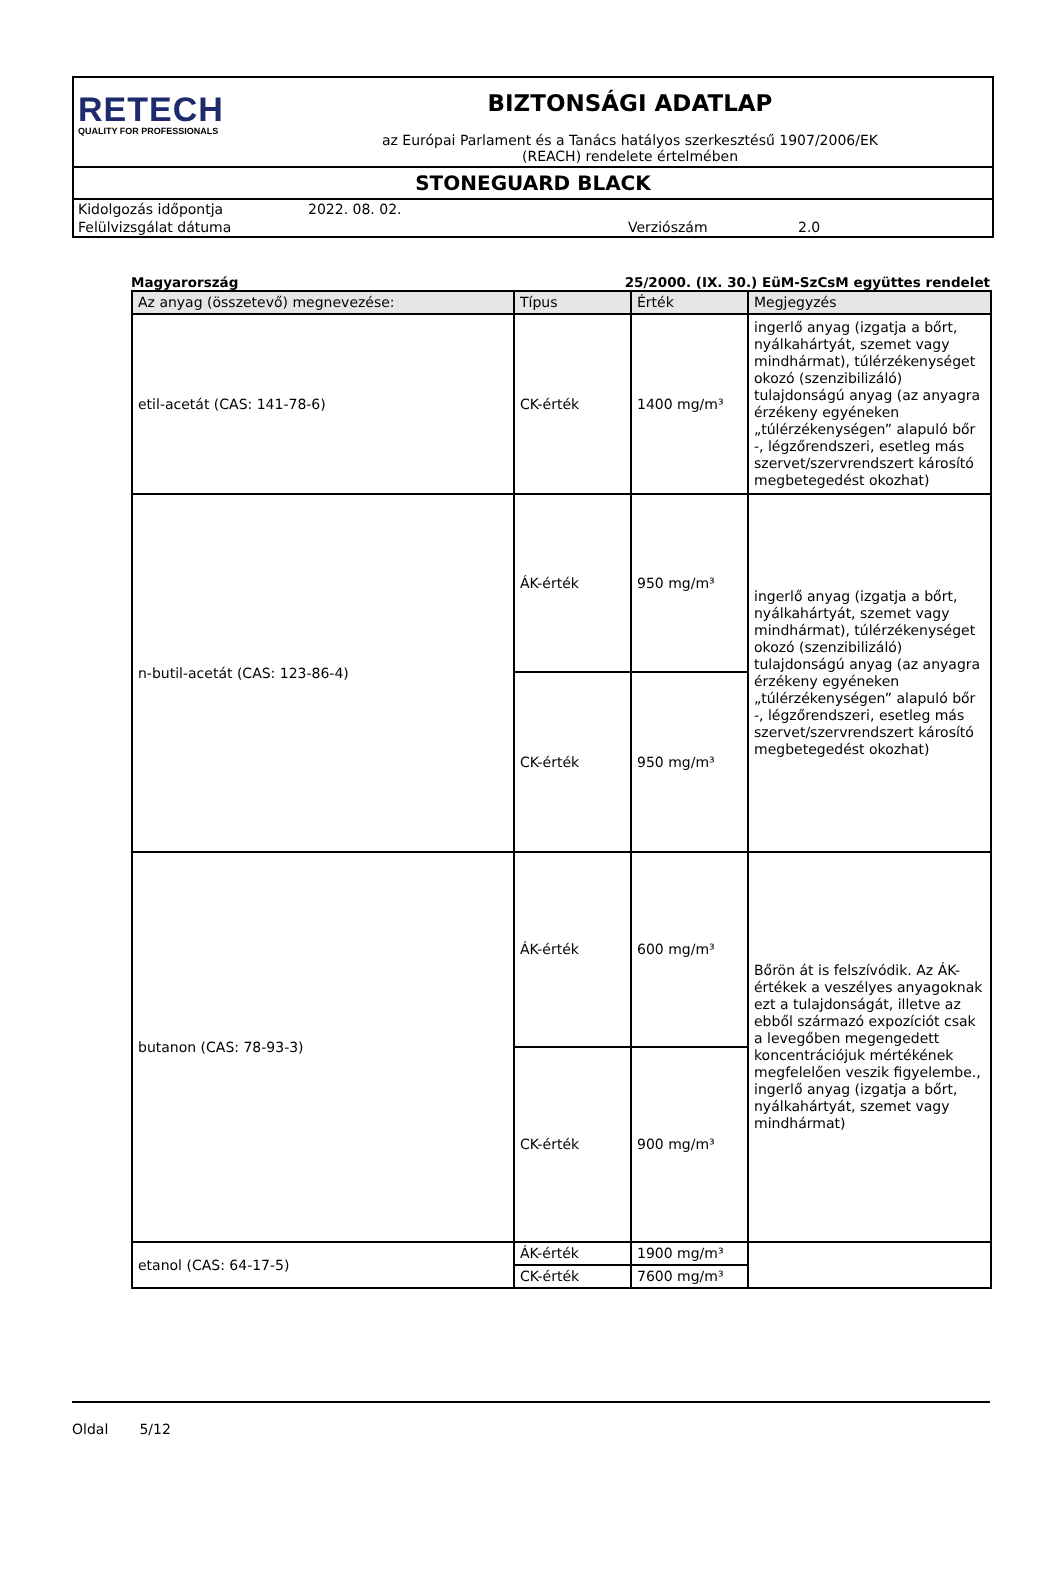RETECH
QUALITY FOR PROFESSIONALS
BIZTONSÁGI ADATLAP
az Európai Parlament és a Tanács hatályos szerkesztésű 1907/2006/EK
(REACH) rendelete értelmében
STONEGUARD BLACK
Kidolgozás időpontja 2022. 08. 02.
Felülvizsgálat dátuma Verziószám 2.0
Magyarország 25/2000. (IX. 30.) EüM-SzCsM együttes rendelet
| Az anyag (összetevő) megnevezése: | Típus | Érték | Megjegyzés |
| --- | --- | --- | --- |
| etil-acetát (CAS: 141-78-6) | CK-érték | 1400 mg/m³ | ingerlő anyag (izgatja a bőrt, nyálkahártyát, szemet vagy mindhármat), túlérzékenységet okozó (szenzibilizáló) tulajdonságú anyag (az anyagra érzékeny egyéneken „túlérzékenységen” alapuló bőr -, légzőrendszeri, esetleg más szervet/szervrendszert károsító megbetegedést okozhat) |
| n-butil-acetát (CAS: 123-86-4) | ÁK-érték | 950 mg/m³ | ingerlő anyag (izgatja a bőrt, nyálkahártyát, szemet vagy mindhármat), túlérzékenységet okozó (szenzibilizáló) tulajdonságú anyag (az anyagra érzékeny egyéneken „túlérzékenységen” alapuló bőr -, légzőrendszeri, esetleg más szervet/szervrendszert károsító megbetegedést okozhat) |
| | CK-érték | 950 mg/m³ | |
| butanon (CAS: 78-93-3) | ÁK-érték | 600 mg/m³ | Bőrön át is felszívódik. Az ÁK-értékek a veszélyes anyagoknak ezt a tulajdonságát, illetve az ebből származó expozíciót csak a levegőben megengedett koncentrációjuk mértékének megfelelően veszik figyelembe., ingerlő anyag (izgatja a bőrt, nyálkahártyát, szemet vagy mindhármat) |
| | CK-érték | 900 mg/m³ | |
| etanol (CAS: 64-17-5) | ÁK-érték | 1900 mg/m³ | |
| | CK-érték | 7600 mg/m³ | |
Oldal 5/12